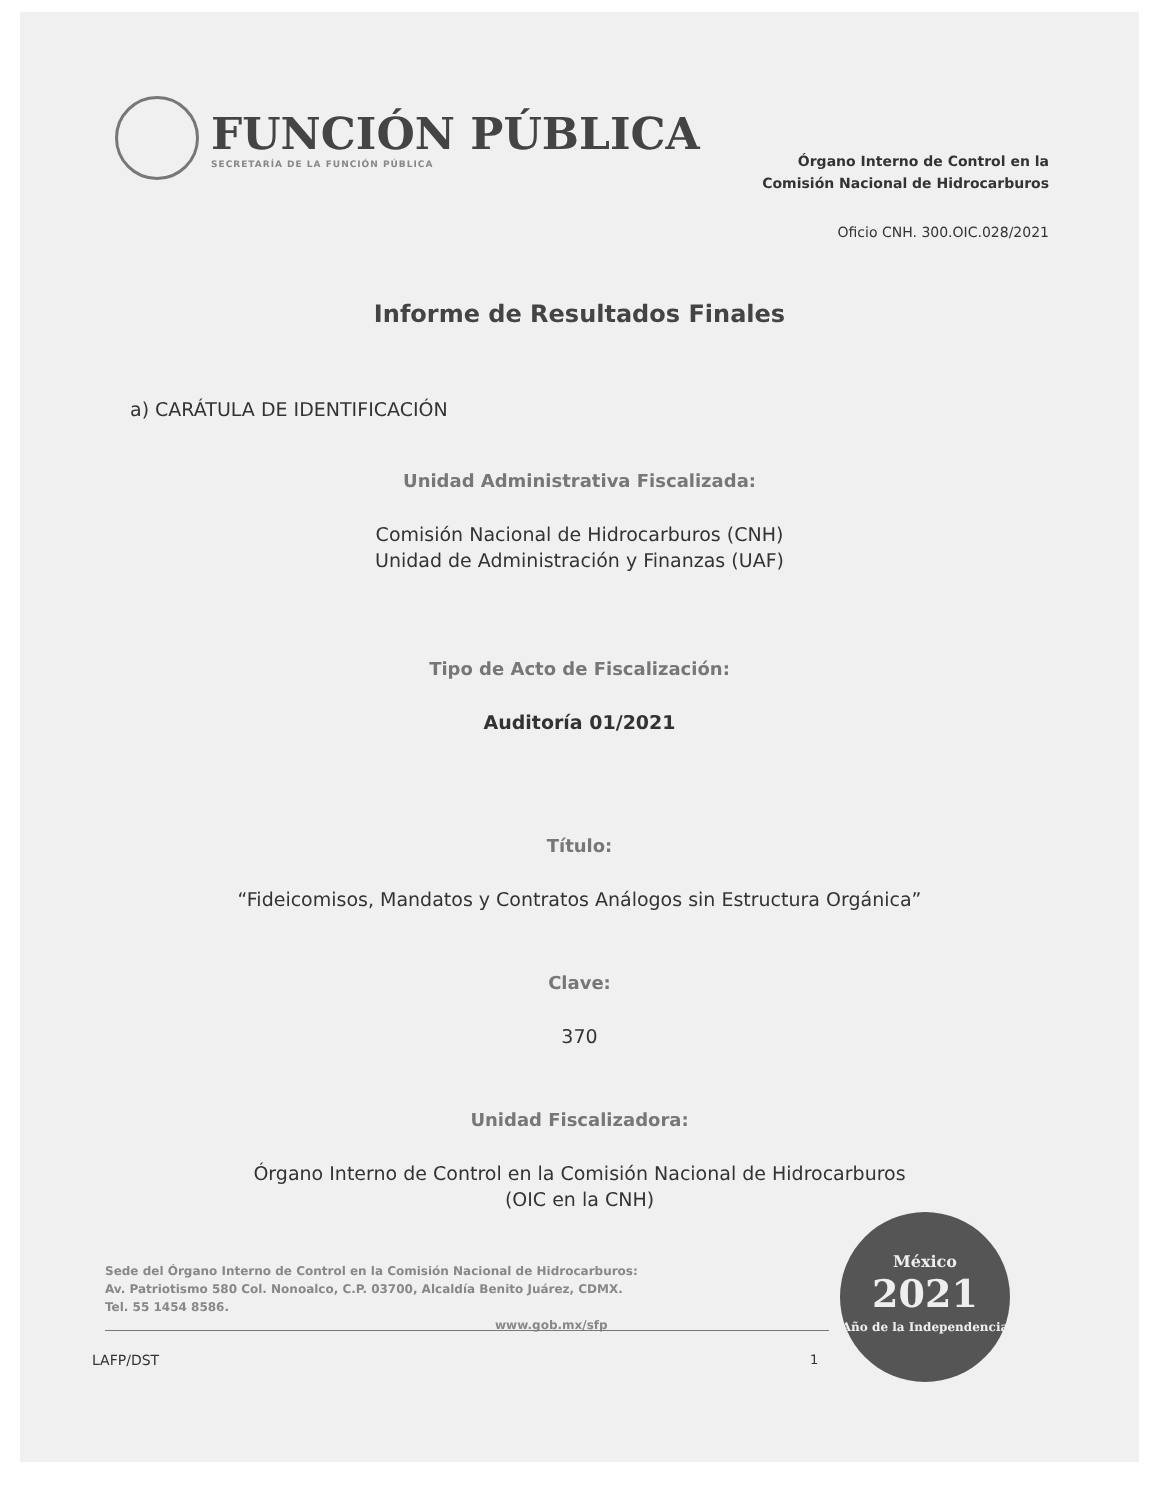FUNCIÓN PÚBLICA
SECRETARÍA DE LA FUNCIÓN PÚBLICA
Órgano Interno de Control en la
Comisión Nacional de Hidrocarburos
Oficio CNH. 300.OIC.028/2021
Informe de Resultados Finales
a) CARÁTULA DE IDENTIFICACIÓN
Unidad Administrativa Fiscalizada:
Comisión Nacional de Hidrocarburos (CNH)
Unidad de Administración y Finanzas (UAF)
Tipo de Acto de Fiscalización:
Auditoría 01/2021
Título:
“Fideicomisos, Mandatos y Contratos Análogos sin Estructura Orgánica”
Clave:
370
Unidad Fiscalizadora:
Órgano Interno de Control en la Comisión Nacional de Hidrocarburos
(OIC en la CNH)
Sede del Órgano Interno de Control en la Comisión Nacional de Hidrocarburos:
Av. Patriotismo 580 Col. Nonoalco, C.P. 03700, Alcaldía Benito Juárez, CDMX.
Tel. 55 1454 8586.
www.gob.mx/sfp
LAFP/DST 1
México
2021
Año de la Independencia